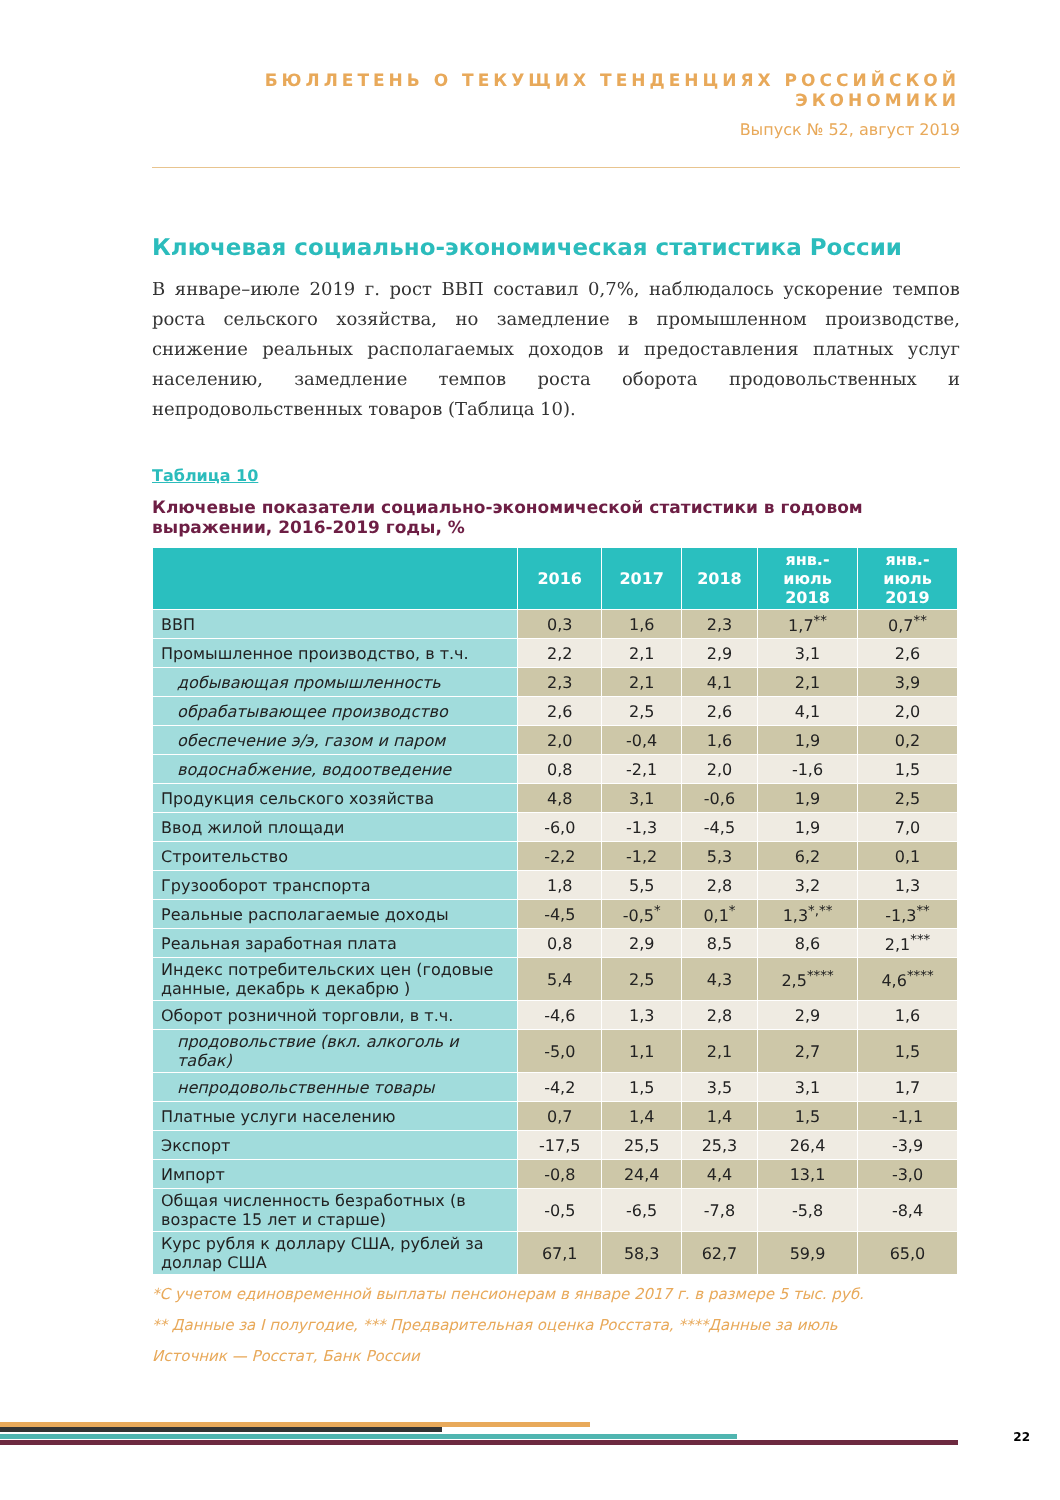БЮЛЛЕТЕНЬ О ТЕКУЩИХ ТЕНДЕНЦИЯХ РОССИЙСКОЙ ЭКОНОМИКИ
Выпуск № 52, август 2019
Ключевая социально-экономическая статистика России
В январе–июле 2019 г. рост ВВП составил 0,7%, наблюдалось ускорение темпов роста сельского хозяйства, но замедление в промышленном производстве, снижение реальных располагаемых доходов и предоставления платных услуг населению, замедление темпов роста оборота продовольственных и непродовольственных товаров (Таблица 10).
Таблица 10
Ключевые показатели социально-экономической статистики в годовом выражении, 2016-2019 годы, %
| | 2016 | 2017 | 2018 | янв.- июль 2018 | янв.- июль 2019 |
| --- | --- | --- | --- | --- | --- |
| ВВП | 0,3 | 1,6 | 2,3 | 1,7<sup>**</sup> | 0,7<sup>**</sup> |
| Промышленное производство, в т.ч. | 2,2 | 2,1 | 2,9 | 3,1 | 2,6 |
| добывающая промышленность | 2,3 | 2,1 | 4,1 | 2,1 | 3,9 |
| обрабатывающее производство | 2,6 | 2,5 | 2,6 | 4,1 | 2,0 |
| обеспечение э/э, газом и паром | 2,0 | -0,4 | 1,6 | 1,9 | 0,2 |
| водоснабжение, водоотведение | 0,8 | -2,1 | 2,0 | -1,6 | 1,5 |
| Продукция сельского хозяйства | 4,8 | 3,1 | -0,6 | 1,9 | 2,5 |
| Ввод жилой площади | -6,0 | -1,3 | -4,5 | 1,9 | 7,0 |
| Строительство | -2,2 | -1,2 | 5,3 | 6,2 | 0,1 |
| Грузооборот транспорта | 1,8 | 5,5 | 2,8 | 3,2 | 1,3 |
| Реальные располагаемые доходы | -4,5 | -0,5<sup>*</sup> | 0,1<sup>*</sup> | 1,3<sup>*,**</sup> | -1,3<sup>**</sup> |
| Реальная заработная плата | 0,8 | 2,9 | 8,5 | 8,6 | 2,1<sup>***</sup> |
| Индекс потребительских цен (годовые данные, декабрь к декабрю ) | 5,4 | 2,5 | 4,3 | 2,5<sup>****</sup> | 4,6<sup>****</sup> |
| Оборот розничной торговли, в т.ч. | -4,6 | 1,3 | 2,8 | 2,9 | 1,6 |
| продовольствие (вкл. алкоголь и табак) | -5,0 | 1,1 | 2,1 | 2,7 | 1,5 |
| непродовольственные товары | -4,2 | 1,5 | 3,5 | 3,1 | 1,7 |
| Платные услуги населению | 0,7 | 1,4 | 1,4 | 1,5 | -1,1 |
| Экспорт | -17,5 | 25,5 | 25,3 | 26,4 | -3,9 |
| Импорт | -0,8 | 24,4 | 4,4 | 13,1 | -3,0 |
| Общая численность безработных (в возрасте 15 лет и старше) | -0,5 | -6,5 | -7,8 | -5,8 | -8,4 |
| Курс рубля к доллару США, рублей за доллар США | 67,1 | 58,3 | 62,7 | 59,9 | 65,0 |
*С учетом единовременной выплаты пенсионерам в январе 2017 г. в размере 5 тыс. руб.
** Данные за I полугодие, *** Предварительная оценка Росстата, ****Данные за июль
Источник — Росстат, Банк России
22